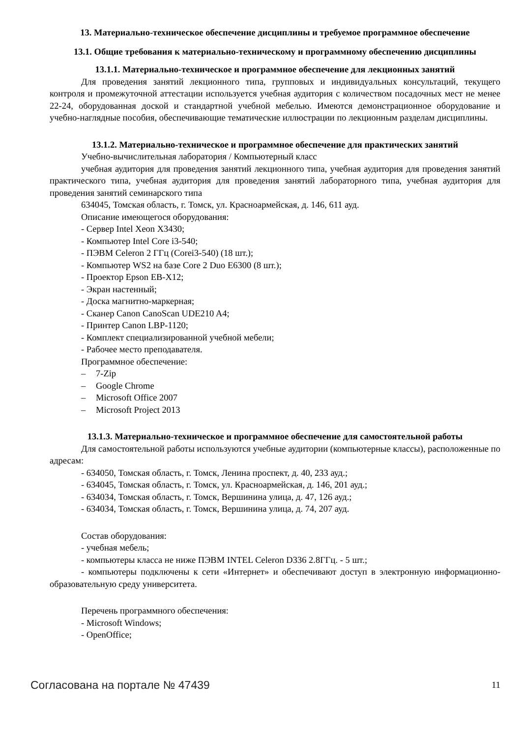13. Материально-техническое обеспечение дисциплины и требуемое программное обеспечение
13.1. Общие требования к материально-техническому и программному обеспечению дисциплины
13.1.1. Материально-техническое и программное обеспечение для лекционных занятий
Для проведения занятий лекционного типа, групповых и индивидуальных консультаций, текущего контроля и промежуточной аттестации используется учебная аудитория с количеством посадочных мест не менее 22-24, оборудованная доской и стандартной учебной мебелью. Имеются демонстрационное оборудование и учебно-наглядные пособия, обеспечивающие тематические иллюстрации по лекционным разделам дисциплины.
13.1.2. Материально-техническое и программное обеспечение для практических занятий
Учебно-вычислительная лаборатория / Компьютерный класс
учебная аудитория для проведения занятий лекционного типа, учебная аудитория для проведения занятий практического типа, учебная аудитория для проведения занятий лабораторного типа, учебная аудитория для проведения занятий семинарского типа
634045, Томская область, г. Томск, ул. Красноармейская, д. 146, 611 ауд.
Описание имеющегося оборудования:
- Сервер Intel Xeon X3430;
- Компьютер Intel Core i3-540;
- ПЭВМ Celeron 2 ГГц (Corei3-540) (18 шт.);
- Компьютер WS2 на базе Core 2 Duo E6300 (8 шт.);
- Проектор Epson EB-X12;
- Экран настенный;
- Доска магнитно-маркерная;
- Сканер Canon CanoScan UDE210 A4;
- Принтер Canon LBP-1120;
- Комплект специализированной учебной мебели;
- Рабочее место преподавателя.
Программное обеспечение:
– 7-Zip
– Google Chrome
– Microsoft Office 2007
– Microsoft Project 2013
13.1.3. Материально-техническое и программное обеспечение для самостоятельной работы
Для самостоятельной работы используются учебные аудитории (компьютерные классы), расположенные по адресам:
- 634050, Томская область, г. Томск, Ленина проспект, д. 40, 233 ауд.;
- 634045, Томская область, г. Томск, ул. Красноармейская, д. 146, 201 ауд.;
- 634034, Томская область, г. Томск, Вершинина улица, д. 47, 126 ауд.;
- 634034, Томская область, г. Томск, Вершинина улица, д. 74, 207 ауд.
Состав оборудования:
- учебная мебель;
- компьютеры класса не ниже ПЭВМ INTEL Celeron D336 2.8ГГц. - 5 шт.;
- компьютеры подключены к сети «Интернет» и обеспечивают доступ в электронную информационно-образовательную среду университета.
Перечень программного обеспечения:
- Microsoft Windows;
- OpenOffice;
Согласована на портале № 47439 11